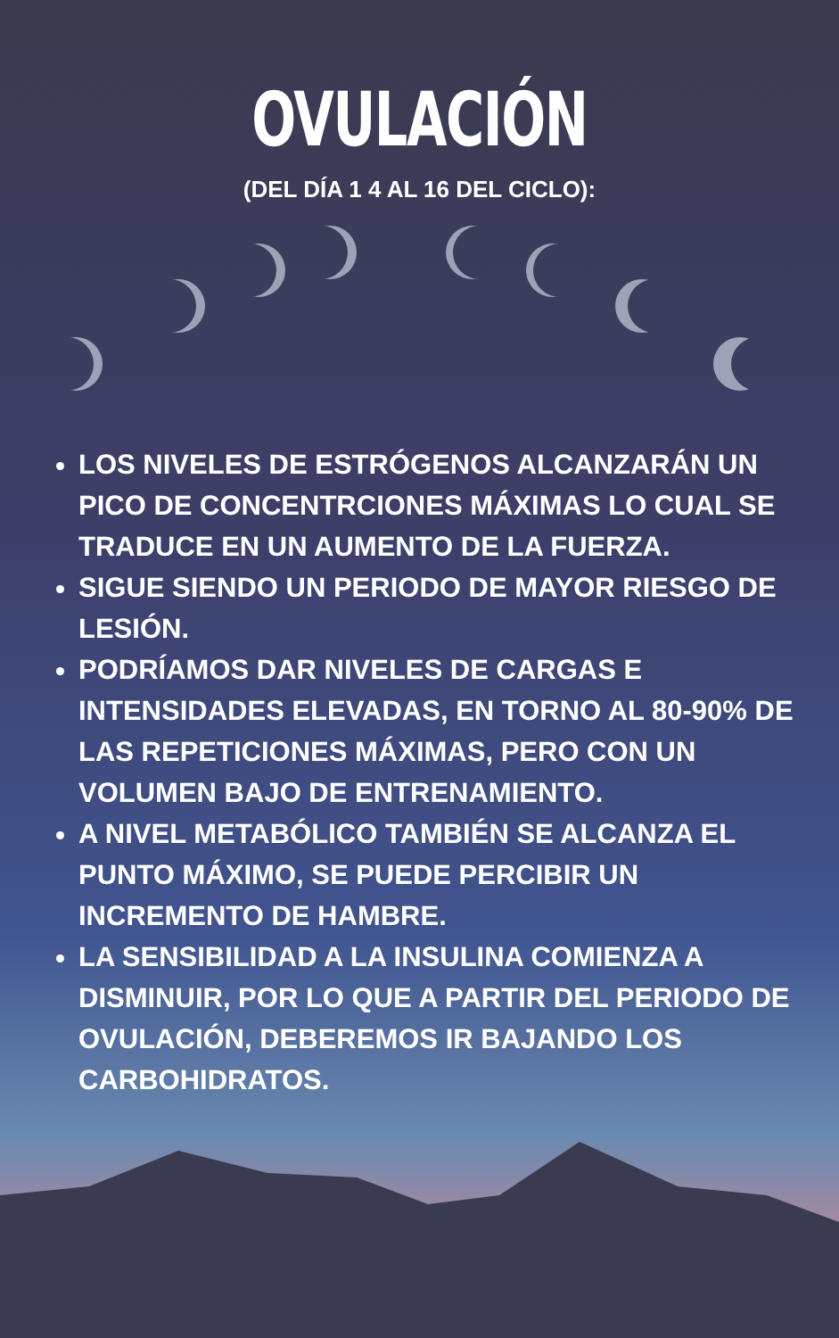OVULACIÓN
(DEL DÍA 1 4 AL 16 DEL CICLO):
LOS NIVELES DE ESTRÓGENOS ALCANZARÁN UN PICO DE CONCENTRCIONES MÁXIMAS LO CUAL SE TRADUCE EN UN AUMENTO DE LA FUERZA.
SIGUE SIENDO UN PERIODO DE MAYOR RIESGO DE LESIÓN.
PODRÍAMOS DAR NIVELES DE CARGAS E INTENSIDADES ELEVADAS, EN TORNO AL 80-90% DE LAS REPETICIONES MÁXIMAS, PERO CON UN VOLUMEN BAJO DE ENTRENAMIENTO.
A NIVEL METABÓLICO TAMBIÉN SE ALCANZA EL PUNTO MÁXIMO, SE PUEDE PERCIBIR UN INCREMENTO DE HAMBRE.
LA SENSIBILIDAD A LA INSULINA COMIENZA A DISMINUIR, POR LO QUE A PARTIR DEL PERIODO DE OVULACIÓN, DEBEREMOS IR BAJANDO LOS CARBOHIDRATOS.